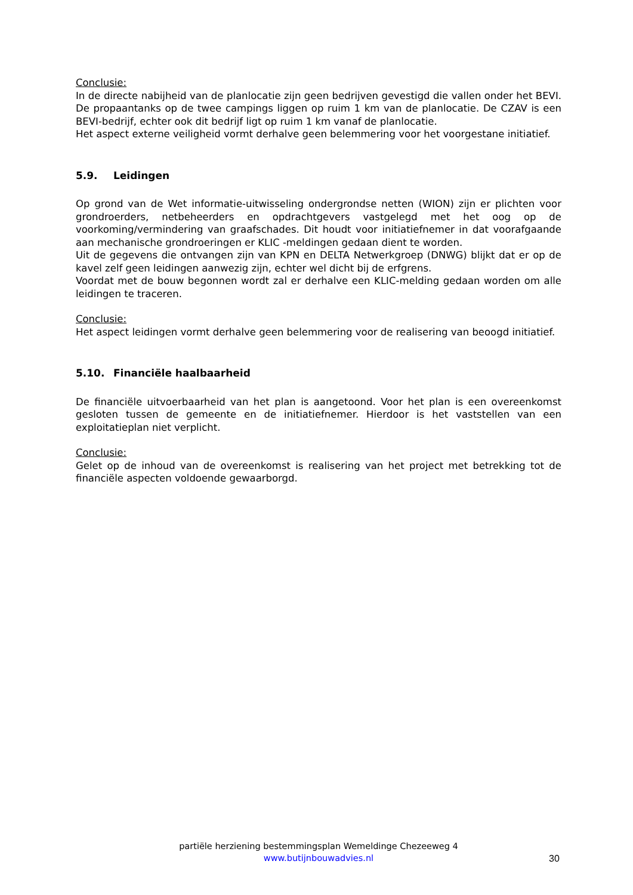Conclusie:
In de directe nabijheid van de planlocatie zijn geen bedrijven gevestigd die vallen onder het BEVI. De propaantanks op de twee campings liggen op ruim 1 km van de planlocatie. De CZAV is een BEVI-bedrijf, echter ook dit bedrijf ligt op ruim 1 km vanaf de planlocatie.
Het aspect externe veiligheid vormt derhalve geen belemmering voor het voorgestane initiatief.
5.9. Leidingen
Op grond van de Wet informatie-uitwisseling ondergrondse netten (WION) zijn er plichten voor grondroerders, netbeheerders en opdrachtgevers vastgelegd met het oog op de voorkoming/vermindering van graafschades. Dit houdt voor initiatiefnemer in dat voorafgaande aan mechanische grondroeringen er KLIC -meldingen gedaan dient te worden.
Uit de gegevens die ontvangen zijn van KPN en DELTA Netwerkgroep (DNWG) blijkt dat er op de kavel zelf geen leidingen aanwezig zijn, echter wel dicht bij de erfgrens.
Voordat met de bouw begonnen wordt zal er derhalve een KLIC-melding gedaan worden om alle leidingen te traceren.
Conclusie:
Het aspect leidingen vormt derhalve geen belemmering voor de realisering van beoogd initiatief.
5.10. Financiële haalbaarheid
De financiële uitvoerbaarheid van het plan is aangetoond. Voor het plan is een overeenkomst gesloten tussen de gemeente en de initiatiefnemer. Hierdoor is het vaststellen van een exploitatieplan niet verplicht.
Conclusie:
Gelet op de inhoud van de overeenkomst is realisering van het project met betrekking tot de financiële aspecten voldoende gewaarborgd.
partiële herziening bestemmingsplan Wemeldinge Chezeeweg 4
www.butijnbouwadvies.nl
30